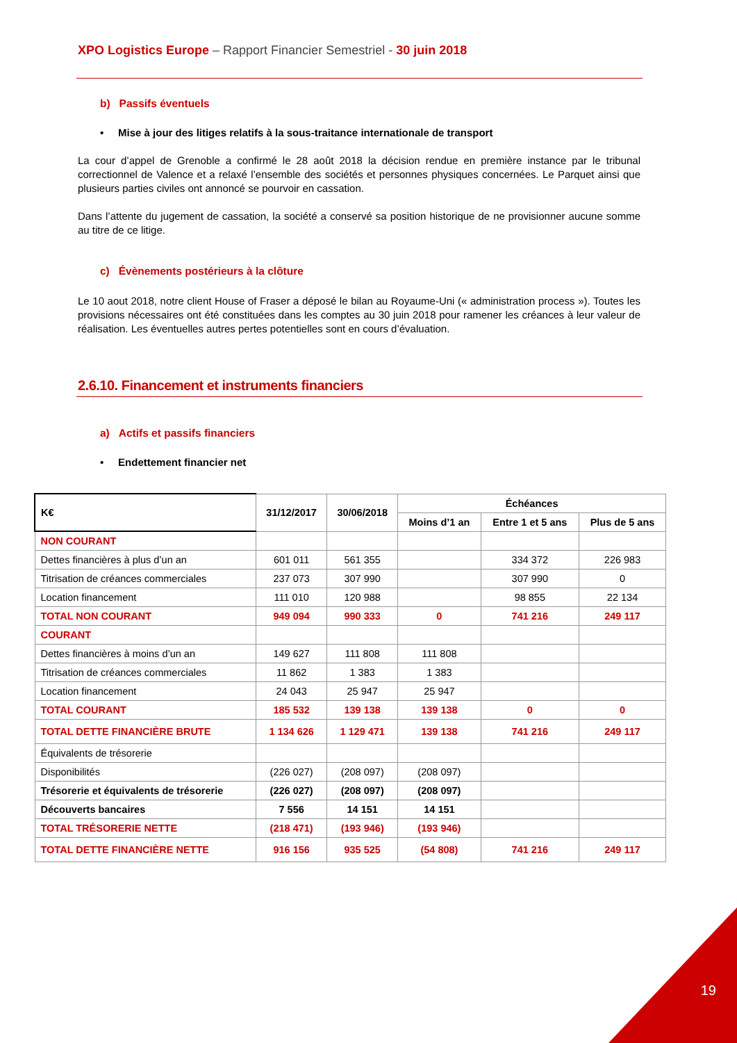XPO Logistics Europe – Rapport Financier Semestriel - 30 juin 2018
b) Passifs éventuels
• Mise à jour des litiges relatifs à la sous-traitance internationale de transport
La cour d’appel de Grenoble a confirmé le 28 août 2018 la décision rendue en première instance par le tribunal correctionnel de Valence et a relaxé l’ensemble des sociétés et personnes physiques concernées. Le Parquet ainsi que plusieurs parties civiles ont annoncé se pourvoir en cassation.
Dans l’attente du jugement de cassation, la société a conservé sa position historique de ne provisionner aucune somme au titre de ce litige.
c) Évènements postérieurs à la clôture
Le 10 aout 2018, notre client House of Fraser a déposé le bilan au Royaume-Uni (« administration process »). Toutes les provisions nécessaires ont été constituées dans les comptes au 30 juin 2018 pour ramener les créances à leur valeur de réalisation. Les éventuelles autres pertes potentielles sont en cours d’évaluation.
2.6.10. Financement et instruments financiers
a) Actifs et passifs financiers
• Endettement financier net
| K€ | 31/12/2017 | 30/06/2018 | Échéances | | |
| --- | --- | --- | --- | --- | --- |
| | | | Moins d’1 an | Entre 1 et 5 ans | Plus de 5 ans |
| NON COURANT | | | | | |
| Dettes financières à plus d’un an | 601 011 | 561 355 | | 334 372 | 226 983 |
| Titrisation de créances commerciales | 237 073 | 307 990 | | 307 990 | 0 |
| Location financement | 111 010 | 120 988 | | 98 855 | 22 134 |
| TOTAL NON COURANT | 949 094 | 990 333 | 0 | 741 216 | 249 117 |
| COURANT | | | | | |
| Dettes financières à moins d’un an | 149 627 | 111 808 | 111 808 | | |
| Titrisation de créances commerciales | 11 862 | 1 383 | 1 383 | | |
| Location financement | 24 043 | 25 947 | 25 947 | | |
| TOTAL COURANT | 185 532 | 139 138 | 139 138 | 0 | 0 |
| TOTAL DETTE FINANCIÈRE BRUTE | 1 134 626 | 1 129 471 | 139 138 | 741 216 | 249 117 |
| Équivalents de trésorerie | | | | | |
| Disponibilités | (226 027) | (208 097) | (208 097) | | |
| Trésorerie et équivalents de trésorerie | (226 027) | (208 097) | (208 097) | | |
| Découverts bancaires | 7 556 | 14 151 | 14 151 | | |
| TOTAL TRÉSORERIE NETTE | (218 471) | (193 946) | (193 946) | | |
| TOTAL DETTE FINANCIÈRE NETTE | 916 156 | 935 525 | (54 808) | 741 216 | 249 117 |
19